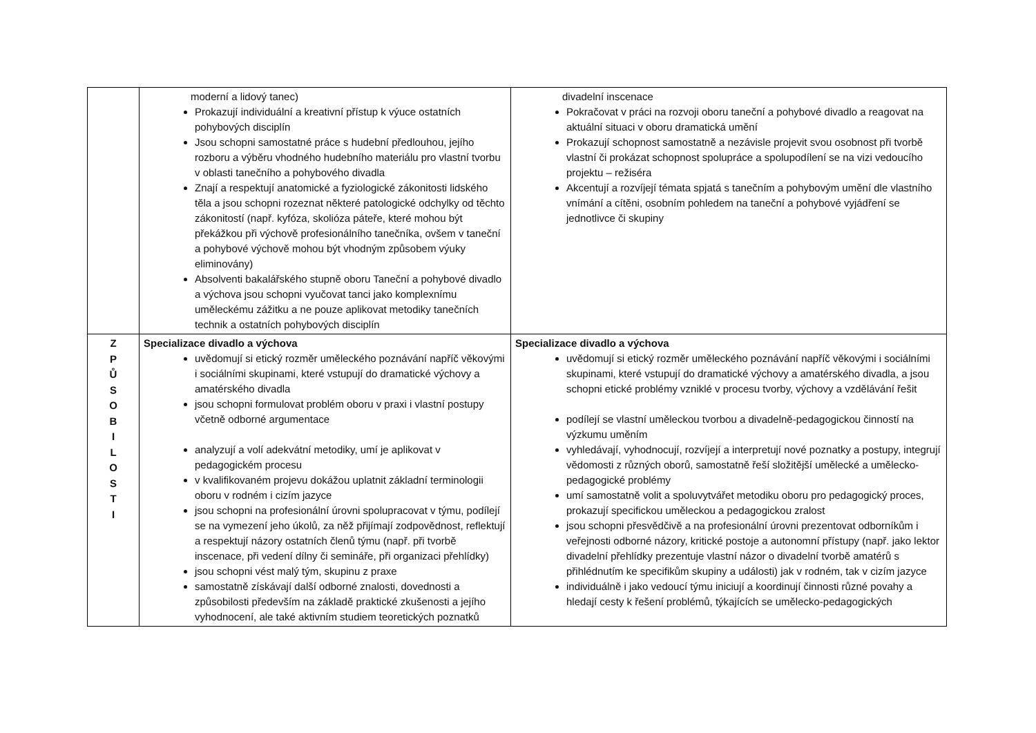| | moderní a lidový tanec) Prokazují individuální a kreativní přístup k výuce ostatních pohybových disciplín Jsou schopni samostatné práce s hudební předlouhou, jejího rozboru a výběru vhodného hudebního materiálu pro vlastní tvorbu v oblasti tanečního a pohybového divadla Znají a respektují anatomické a fyziologické zákonitosti lidského těla a jsou schopni rozeznat některé patologické odchylky od těchto zákonitostí (např. kyfóza, skolióza páteře, které mohou být překážkou při výchově profesionálního tanečníka, ovšem v taneční a pohybové výchově mohou být vhodným způsobem výuky eliminovány) Absolventi bakalářského stupně oboru Taneční a pohybové divadlo a výchova jsou schopni vyučovat tanci jako komplexnímu uměleckému zážitku a ne pouze aplikovat metodiky tanečních technik a ostatních pohybových disciplín | divadelní inscenace Pokračovat v práci na rozvoji oboru taneční a pohybové divadlo a reagovat na aktuální situaci v oboru dramatická umění Prokazují schopnost samostatně a nezávisle projevit svou osobnost při tvorbě vlastní či prokázat schopnost spolupráce a spolupodílení se na vizi vedoucího projektu – režiséra Akcentují a rozvíjejí témata spjatá s tanečním a pohybovým umění dle vlastního vnímání a cítěni, osobním pohledem na taneční a pohybové vyjádření se jednotlivce či skupiny |
| Z P Ů S O B I L O S T I | Specializace divadlo a výchova uvědomují si etický rozměr uměleckého poznávání napříč věkovými i sociálními skupinami, které vstupují do dramatické výchovy a amatérského divadla jsou schopni formulovat problém oboru v praxi i vlastní postupy včetně odborné argumentace analyzují a volí adekvátní metodiky, umí je aplikovat v pedagogickém procesu v kvalifikovaném projevu dokážou uplatnit základní terminologii oboru v rodném i cizím jazyce jsou schopni na profesionální úrovni spolupracovat v týmu, podílejí se na vymezení jeho úkolů, za něž přijímají zodpovědnost, reflektují a respektují názory ostatních členů týmu (např. při tvorbě inscenace, při vedení dílny či semináře, při organizaci přehlídky) jsou schopni vést malý tým, skupinu z praxe samostatně získávají další odborné znalosti, dovednosti a způsobilosti především na základě praktické zkušenosti a jejího vyhodnocení, ale také aktivním studiem teoretických poznatků | Specializace divadlo a výchova uvědomují si etický rozměr uměleckého poznávání napříč věkovými i sociálními skupinami, které vstupují do dramatické výchovy a amatérského divadla, a jsou schopni etické problémy vzniklé v procesu tvorby, výchovy a vzdělávání řešit podílejí se vlastní uměleckou tvorbou a divadelně-pedagogickou činností na výzkumu uměním vyhledávají, vyhodnocují, rozvíjejí a interpretují nové poznatky a postupy, integrují vědomosti z různých oborů, samostatně řeší složitější umělecké a umělecko-pedagogické problémy umí samostatně volit a spoluvytvářet metodiku oboru pro pedagogický proces, prokazují specifickou uměleckou a pedagogickou zralost jsou schopni přesvědčivě a na profesionální úrovni prezentovat odborníkům i veřejnosti odborné názory, kritické postoje a autonomní přístupy (např. jako lektor divadelní přehlídky prezentuje vlastní názor o divadelní tvorbě amatérů s přihlédnutím ke specifikům skupiny a události) jak v rodném, tak v cizím jazyce individuálně i jako vedoucí týmu iniciují a koordinují činnosti různé povahy a hledají cesty k řešení problémů, týkajících se umělecko-pedagogických |